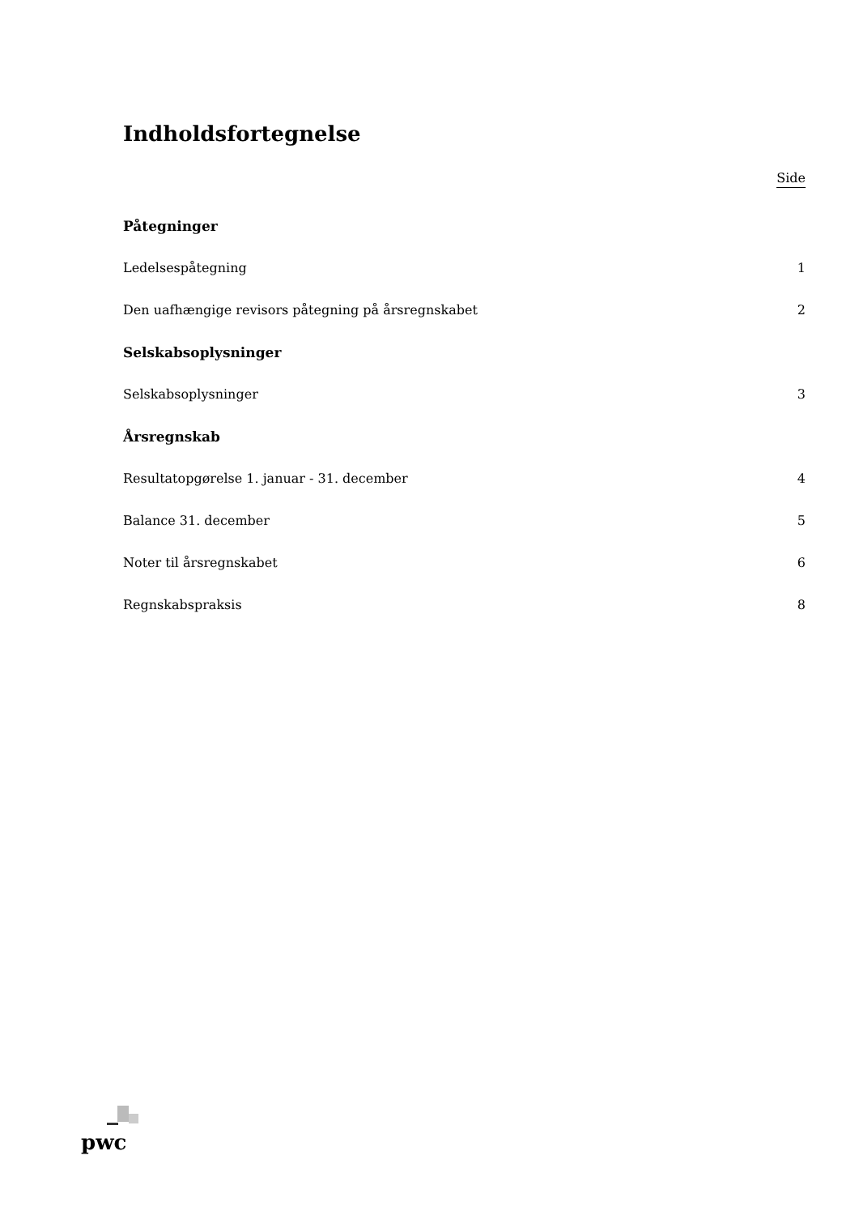Indholdsfortegnelse
Side
Påtegninger
Ledelsespåtegning 1
Den uafhængige revisors påtegning på årsregnskabet 2
Selskabsoplysninger
Selskabsoplysninger 3
Årsregnskab
Resultatopgørelse 1. januar - 31. december 4
Balance 31. december 5
Noter til årsregnskabet 6
Regnskabspraksis 8
pwc